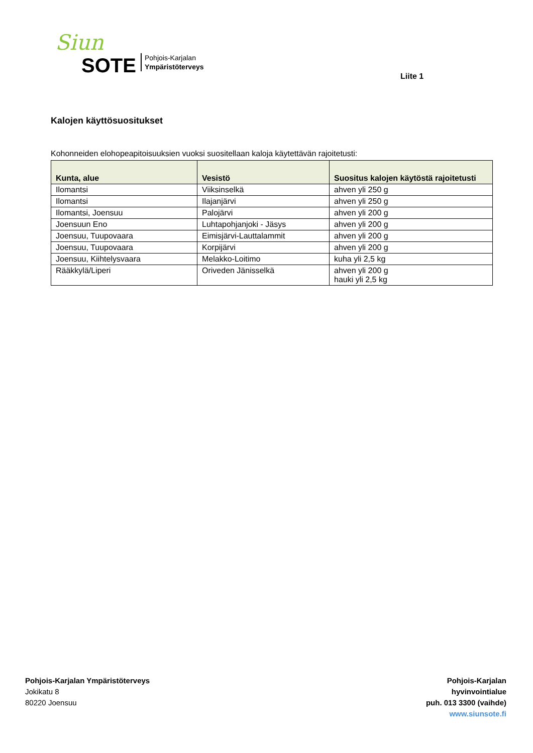Siun
SOTE
Pohjois-Karjalan
Ympäristöterveys
Liite 1
Kalojen käyttösuositukset
Kohonneiden elohopeapitoisuuksien vuoksi suositellaan kaloja käytettävän rajoitetusti:
| Kunta, alue | Vesistö | Suositus kalojen käytöstä rajoitetusti |
| --- | --- | --- |
| Ilomantsi | Viiksinselkä | ahven yli 250 g |
| Ilomantsi | Ilajanjärvi | ahven yli 250 g |
| Ilomantsi, Joensuu | Palojärvi | ahven yli 200 g |
| Joensuun Eno | Luhtapohjanjoki - Jäsys | ahven yli 200 g |
| Joensuu, Tuupovaara | Eimisjärvi-Lauttalammit | ahven yli 200 g |
| Joensuu, Tuupovaara | Korpijärvi | ahven yli 200 g |
| Joensuu, Kiihtelysvaara | Melakko-Loitimo | kuha yli 2,5 kg |
| Rääkkylä/Liperi | Oriveden Jänisselkä | ahven yli 200 g hauki yli 2,5 kg |
Pohjois-Karjalan Ympäristöterveys
Jokikatu 8
80220 Joensuu
Pohjois-Karjalan
hyvinvointialue
puh. 013 3300 (vaihde)
www.siunsote.fi